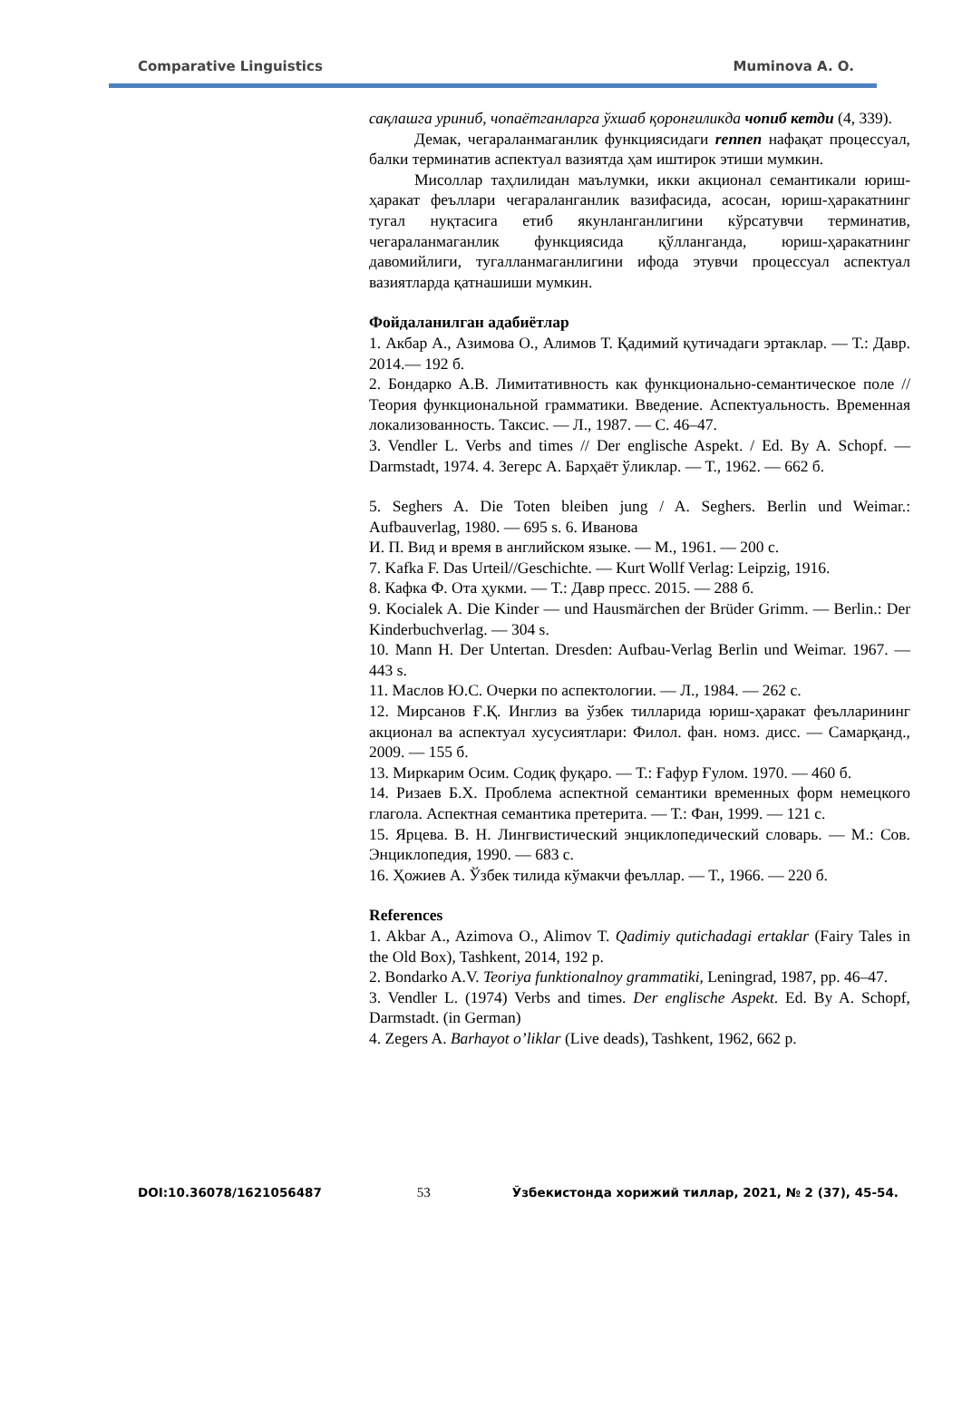Comparative Linguistics Muminova A. O.
сақлашга уриниб, чопаётганларга ўхшаб қоронғиликда чопиб кетди (4, 339).
Демак, чегараланмаганлик функциясидаги rennen нафақат процессуал, балки терминатив аспектуал вазиятда ҳам иштирок этиши мумкин.
Мисоллар таҳлилидан маълумки, икки акционал семантикали юриш-ҳаракат феъллари чегараланганлик вазифасида, асосан, юриш-ҳаракатнинг тугал нуқтасига етиб якунланганлигини кўрсатувчи терминатив, чегараланмаганлик функциясида қўлланганда, юриш-ҳаракатнинг давомийлиги, тугалланмаганлигини ифода этувчи процессуал аспектуал вазиятларда қатнашиши мумкин.
Фойдаланилган адабиётлар
1. Акбар А., Азимова О., Алимов Т. Қадимий қутичадаги эртаклар. — Т.: Давр. 2014.— 192 б.
2. Бондарко А.В. Лимитативность как функционально-семантическое поле // Теория функциональной грамматики. Введение. Аспектуальность. Временная локализованность. Таксис. — Л., 1987. — С. 46–47.
3. Vendler L. Verbs and times // Der englische Aspekt. / Ed. By A. Schopf. — Darmstadt, 1974. 4. Зегерс А. Барҳаёт ўликлар. — Т., 1962. — 662 б.
5. Seghers A. Die Toten bleiben jung / A. Seghers. Berlin und Weimar.: Aufbauverlag, 1980. — 695 s. 6. Иванова
И. П. Вид и время в английском языке. — М., 1961. — 200 с.
7. Kafka F. Das Urteil//Geschichte. — Kurt Wollf Verlag: Leipzig, 1916.
8. Кафка Ф. Ота ҳукми. — Т.: Давр пресс. 2015. — 288 б.
9. Kocialek A. Die Kinder — und Hausmärchen der Brüder Grimm. — Berlin.: Der Kinderbuchverlag. — 304 s.
10. Mann H. Der Untertan. Dresden: Aufbau-Verlag Berlin und Weimar. 1967. — 443 s.
11. Маслов Ю.С. Очерки по аспектологии. — Л., 1984. — 262 с.
12. Мирсанов Ғ.Қ. Инглиз ва ўзбек тилларида юриш-ҳаракат феълларининг акционал ва аспектуал хусусиятлари: Филол. фан. номз. дисс. — Самарқанд., 2009. — 155 б.
13. Миркарим Осим. Содиқ фуқаро. — Т.: Ғафур Ғулом. 1970. — 460 б.
14. Ризаев Б.Х. Проблема аспектной семантики временных форм немецкого глагола. Аспектная семантика претерита. — Т.: Фан, 1999. — 121 с.
15. Ярцева. В. Н. Лингвистический энциклопедический словарь. — М.: Сов. Энциклопедия, 1990. — 683 с.
16. Ҳожиев А. Ўзбек тилида кўмакчи феъллар. — Т., 1966. — 220 б.
References
1. Akbar A., Azimova O., Alimov T. Qadimiy qutichadagi ertaklar (Fairy Tales in the Old Box), Tashkent, 2014, 192 p.
2. Bondarko A.V. Teoriya funktionalnoy grammatiki, Leningrad, 1987, pp. 46–47.
3. Vendler L. (1974) Verbs and times. Der englische Aspekt. Ed. By A. Schopf, Darmstadt. (in German)
4. Zegers A. Barhayot o’liklar (Live deads), Tashkent, 1962, 662 p.
DOI:10.36078/1621056487 53 Ўзбекистонда хорижий тиллар, 2021, № 2 (37), 45-54.